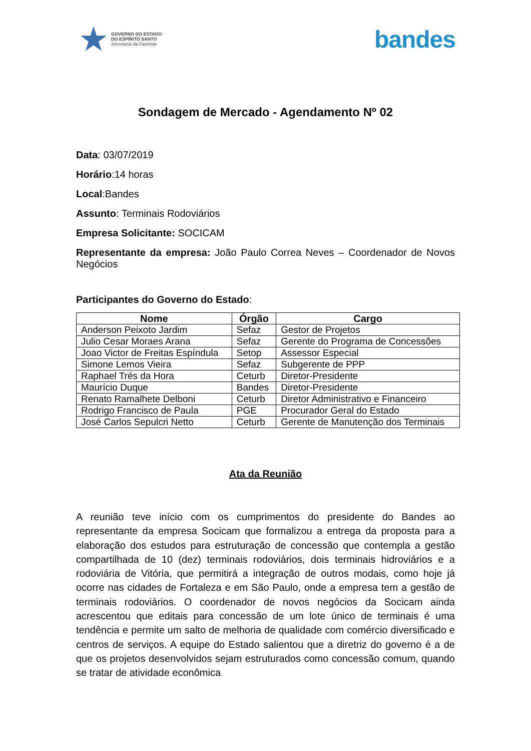★
GOVERNO DO ESTADO
DO ESPÍRITO SANTO
Secretaria da Fazenda
bandes
Sondagem de Mercado - Agendamento Nº 02
Data: 03/07/2019
Horário:14 horas
Local:Bandes
Assunto: Terminais Rodoviários
Empresa Solicitante: SOCICAM
Representante da empresa: João Paulo Correa Neves – Coordenador de Novos Negócios
Participantes do Governo do Estado:
| Nome | Órgão | Cargo |
| --- | --- | --- |
| Anderson Peixoto Jardim | Sefaz | Gestor de Projetos |
| Julio Cesar Moraes Arana | Sefaz | Gerente do Programa de Concessões |
| Joao Victor de Freitas Espíndula | Setop | Assessor Especial |
| Simone Lemos Vieira | Sefaz | Subgerente de PPP |
| Raphael Trés da Hora | Ceturb | Diretor-Presidente |
| Maurício Duque | Bandes | Diretor-Presidente |
| Renato Ramalhete Delboni | Ceturb | Diretor Administrativo e Financeiro |
| Rodrigo Francisco de Paula | PGE | Procurador Geral do Estado |
| José Carlos Sepulcri Netto | Ceturb | Gerente de Manutenção dos Terminais |
Ata da Reunião
A reunião teve início com os cumprimentos do presidente do Bandes ao representante da empresa Socicam que formalizou a entrega da proposta para a elaboração dos estudos para estruturação de concessão que contempla a gestão compartilhada de 10 (dez) terminais rodoviários, dois terminais hidroviários e a rodoviária de Vitória, que permitirá a integração de outros modais, como hoje já ocorre nas cidades de Fortaleza e em São Paulo, onde a empresa tem a gestão de terminais rodoviários. O coordenador de novos negócios da Socicam ainda acrescentou que editais para concessão de um lote único de terminais é uma tendência e permite um salto de melhoria de qualidade com comércio diversificado e centros de serviços. A equipe do Estado salientou que a diretriz do governo é a de que os projetos desenvolvidos sejam estruturados como concessão comum, quando se tratar de atividade econômica